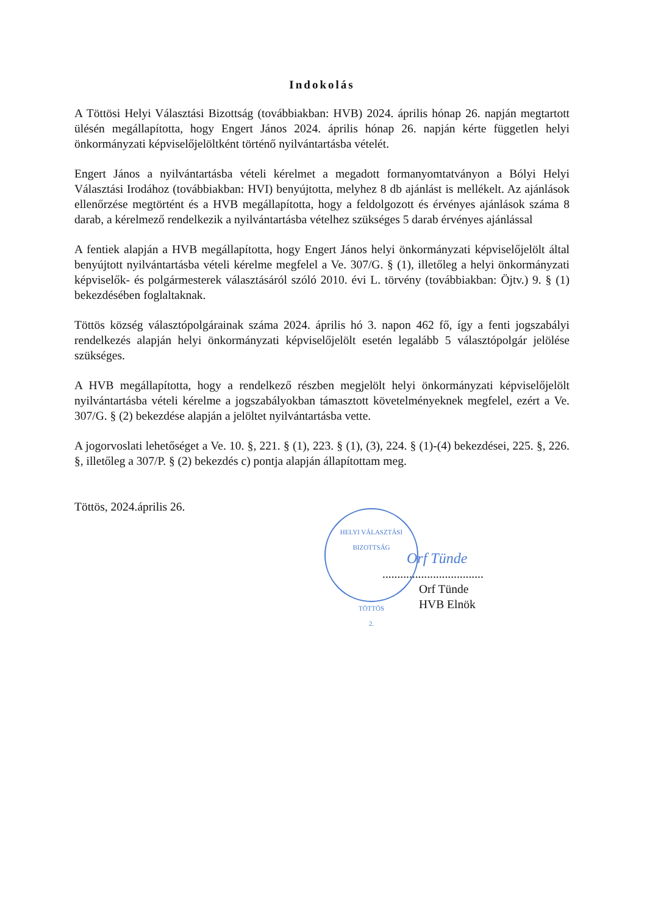Indokolás
A Töttösi Helyi Választási Bizottság (továbbiakban: HVB) 2024. április hónap 26. napján megtartott ülésén megállapította, hogy Engert János 2024. április hónap 26. napján kérte független helyi önkormányzati képviselőjelöltként történő nyilvántartásba vételét.
Engert János a nyilvántartásba vételi kérelmet a megadott formanyomtatványon a Bólyi Helyi Választási Irodához (továbbiakban: HVI) benyújtotta, melyhez 8 db ajánlást is mellékelt. Az ajánlások ellenőrzése megtörtént és a HVB megállapította, hogy a feldolgozott és érvényes ajánlások száma 8 darab, a kérelmező rendelkezik a nyilvántartásba vételhez szükséges 5 darab érvényes ajánlással
A fentiek alapján a HVB megállapította, hogy Engert János helyi önkormányzati képviselőjelölt által benyújtott nyilvántartásba vételi kérelme megfelel a Ve. 307/G. § (1), illetőleg a helyi önkormányzati képviselők- és polgármesterek választásáról szóló 2010. évi L. törvény (továbbiakban: Öjtv.) 9. § (1) bekezdésében foglaltaknak.
Töttös község választópolgárainak száma 2024. április hó 3. napon 462 fő, így a fenti jogszabályi rendelkezés alapján helyi önkormányzati képviselőjelölt esetén legalább 5 választópolgár jelölése szükséges.
A HVB megállapította, hogy a rendelkező részben megjelölt helyi önkormányzati képviselőjelölt nyilvántartásba vételi kérelme a jogszabályokban támasztott követelményeknek megfelel, ezért a Ve. 307/G. § (2) bekezdése alapján a jelöltet nyilvántartásba vette.
A jogorvoslati lehetőséget a Ve. 10. §, 221. § (1), 223. § (1), (3), 224. § (1)-(4) bekezdései, 225. §, 226. §, illetőleg a 307/P. § (2) bekezdés c) pontja alapján állapítottam meg.
Töttös, 2024.április 26.
HELYI VÁLASZTÁSI BIZOTTSÁG
TÖTTÖS
2.
Orf Tünde
..................................
Orf Tünde
HVB Elnök